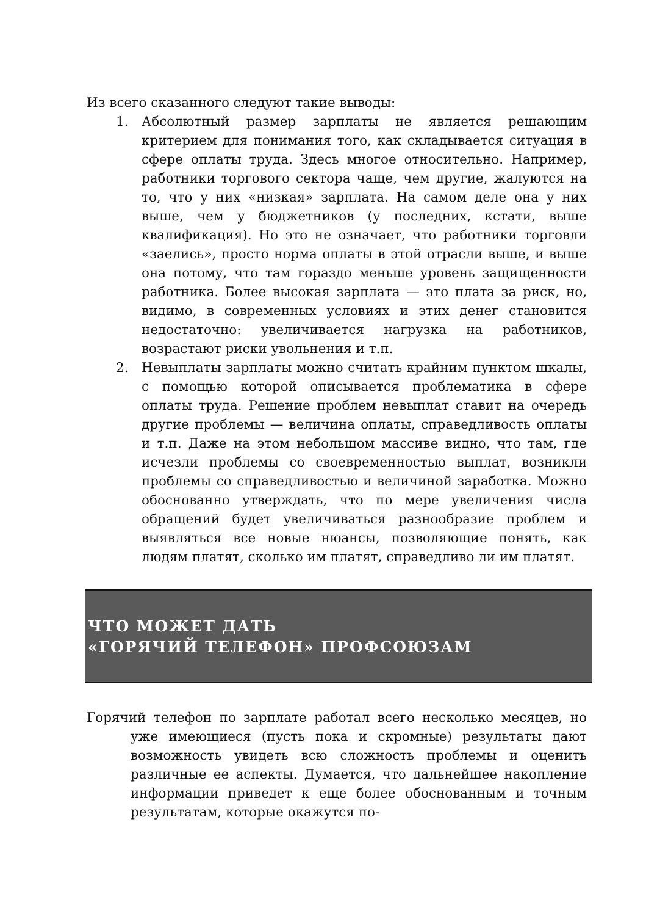Из всего сказанного следуют такие выводы:
1. Абсолютный размер зарплаты не является решающим критерием для понимания того, как складывается ситуация в сфере оплаты труда. Здесь многое относительно. Например, работники торгового сектора чаще, чем другие, жалуются на то, что у них «низкая» зарплата. На самом деле она у них выше, чем у бюджетников (у последних, кстати, выше квалификация). Но это не означает, что работники торговли «заелись», просто норма оплаты в этой отрасли выше, и выше она потому, что там гораздо меньше уровень защищенности работника. Более высокая зарплата — это плата за риск, но, видимо, в современных условиях и этих денег становится недостаточно: увеличивается нагрузка на работников, возрастают риски увольнения и т.п.
2. Невыплаты зарплаты можно считать крайним пунктом шкалы, с помощью которой описывается проблематика в сфере оплаты труда. Решение проблем невыплат ставит на очередь другие проблемы — величина оплаты, справедливость оплаты и т.п. Даже на этом небольшом массиве видно, что там, где исчезли проблемы со своевременностью выплат, возникли проблемы со справедливостью и величиной заработка. Можно обоснованно утверждать, что по мере увеличения числа обращений будет увеличиваться разнообразие проблем и выявляться все новые нюансы, позволяющие понять, как людям платят, сколько им платят, справедливо ли им платят.
ЧТО МОЖЕТ ДАТЬ
«ГОРЯЧИЙ ТЕЛЕФОН» ПРОФСОЮЗАМ
Горячий телефон по зарплате работал всего несколько месяцев, но уже имеющиеся (пусть пока и скромные) результаты дают возможность увидеть всю сложность проблемы и оценить различные ее аспекты. Думается, что дальнейшее накопление информации приведет к еще более обоснованным и точным результатам, которые окажутся по-